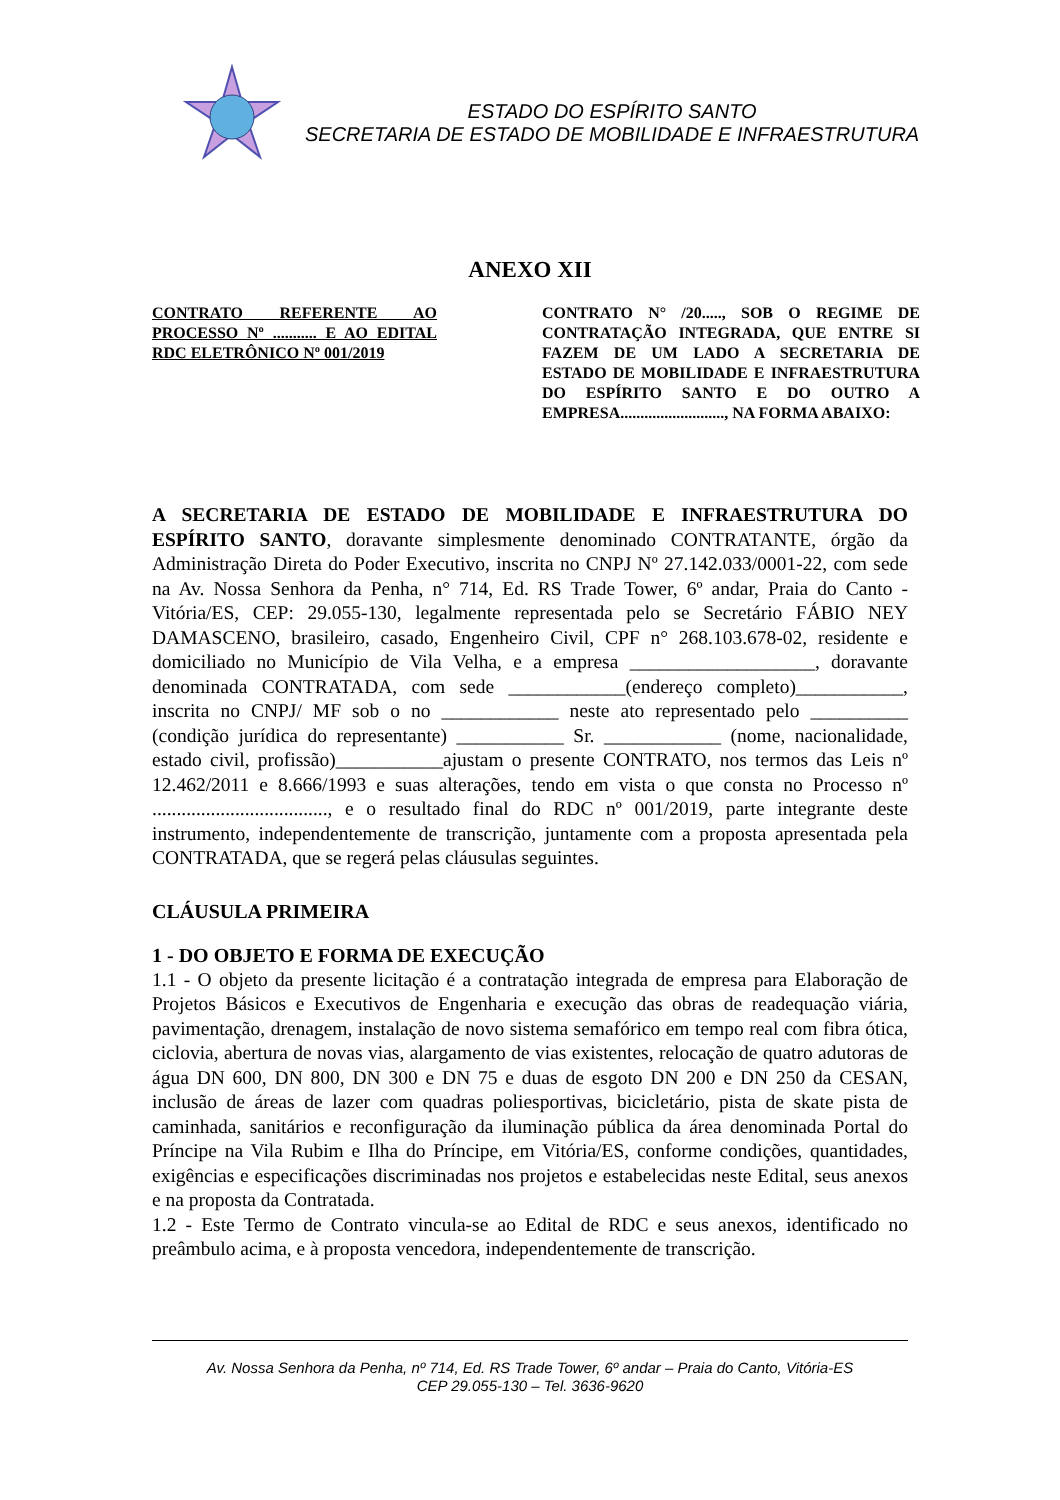ESTADO DO ESPÍRITO SANTO
SECRETARIA DE ESTADO DE MOBILIDADE E INFRAESTRUTURA
ANEXO XII
CONTRATO REFERENTE AO PROCESSO Nº ........... E AO EDITAL RDC ELETRÔNICO Nº 001/2019
CONTRATO N° /20....., SOB O REGIME DE CONTRATAÇÃO INTEGRADA, QUE ENTRE SI FAZEM DE UM LADO A SECRETARIA DE ESTADO DE MOBILIDADE E INFRAESTRUTURA DO ESPÍRITO SANTO E DO OUTRO A EMPRESA.........................., NA FORMA ABAIXO:
A SECRETARIA DE ESTADO DE MOBILIDADE E INFRAESTRUTURA DO ESPÍRITO SANTO, doravante simplesmente denominado CONTRATANTE, órgão da Administração Direta do Poder Executivo, inscrita no CNPJ Nº 27.142.033/0001-22, com sede na Av. Nossa Senhora da Penha, n° 714, Ed. RS Trade Tower, 6º andar, Praia do Canto - Vitória/ES, CEP: 29.055-130, legalmente representada pelo se Secretário FÁBIO NEY DAMASCENO, brasileiro, casado, Engenheiro Civil, CPF n° 268.103.678-02, residente e domiciliado no Município de Vila Velha, e a empresa ___________________, doravante denominada CONTRATADA, com sede ____________(endereço completo)___________, inscrita no CNPJ/ MF sob o no ____________ neste ato representado pelo __________ (condição jurídica do representante) ___________ Sr. ____________ (nome, nacionalidade, estado civil, profissão)___________ajustam o presente CONTRATO, nos termos das Leis nº 12.462/2011 e 8.666/1993 e suas alterações, tendo em vista o que consta no Processo nº ...................................., e o resultado final do RDC nº 001/2019, parte integrante deste instrumento, independentemente de transcrição, juntamente com a proposta apresentada pela CONTRATADA, que se regerá pelas cláusulas seguintes.
CLÁUSULA PRIMEIRA
1 - DO OBJETO E FORMA DE EXECUÇÃO
1.1 - O objeto da presente licitação é a contratação integrada de empresa para Elaboração de Projetos Básicos e Executivos de Engenharia e execução das obras de readequação viária, pavimentação, drenagem, instalação de novo sistema semafórico em tempo real com fibra ótica, ciclovia, abertura de novas vias, alargamento de vias existentes, relocação de quatro adutoras de água DN 600, DN 800, DN 300 e DN 75 e duas de esgoto DN 200 e DN 250 da CESAN, inclusão de áreas de lazer com quadras poliesportivas, bicicletário, pista de skate pista de caminhada, sanitários e reconfiguração da iluminação pública da área denominada Portal do Príncipe na Vila Rubim e Ilha do Príncipe, em Vitória/ES, conforme condições, quantidades, exigências e especificações discriminadas nos projetos e estabelecidas neste Edital, seus anexos e na proposta da Contratada.
1.2 - Este Termo de Contrato vincula-se ao Edital de RDC e seus anexos, identificado no preâmbulo acima, e à proposta vencedora, independentemente de transcrição.
Av. Nossa Senhora da Penha, nº 714, Ed. RS Trade Tower, 6º andar – Praia do Canto, Vitória-ES
CEP 29.055-130 – Tel. 3636-9620